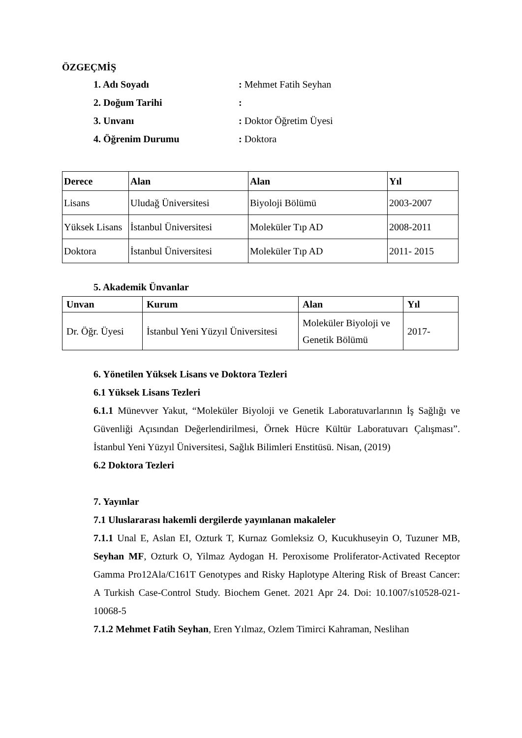ÖZGEÇMİŞ
1. Adı Soyadı: Mehmet Fatih Seyhan
2. Doğum Tarihi:
3. Unvanı: Doktor Öğretim Üyesi
4. Öğrenim Durumu: Doktora
| Derece | Alan | Alan | Yıl |
| --- | --- | --- | --- |
| Lisans | Uludağ Üniversitesi | Biyoloji Bölümü | 2003-2007 |
| Yüksek Lisans | İstanbul Üniversitesi | Moleküler Tıp AD | 2008-2011 |
| Doktora | İstanbul Üniversitesi | Moleküler Tıp AD | 2011- 2015 |
5. Akademik Ünvanlar
| Unvan | Kurum | Alan | Yıl |
| --- | --- | --- | --- |
| Dr. Öğr. Üyesi | İstanbul Yeni Yüzyıl Üniversitesi | Moleküler Biyoloji ve Genetik Bölümü | 2017- |
6. Yönetilen Yüksek Lisans ve Doktora Tezleri
6.1 Yüksek Lisans Tezleri
6.1.1 Münevver Yakut, “Moleküler Biyoloji ve Genetik Laboratuvarlarının İş Sağlığı ve Güvenliği Açısından Değerlendirilmesi, Örnek Hücre Kültür Laboratuvarı Çalışması”. İstanbul Yeni Yüzyıl Üniversitesi, Sağlık Bilimleri Enstitüsü. Nisan, (2019)
6.2 Doktora Tezleri
7. Yayınlar
7.1 Uluslararası hakemli dergilerde yayınlanan makaleler
7.1.1 Unal E, Aslan EI, Ozturk T, Kurnaz Gomleksiz O, Kucukhuseyin O, Tuzuner MB, Seyhan MF, Ozturk O, Yilmaz Aydogan H. Peroxisome Proliferator-Activated Receptor Gamma Pro12Ala/C161T Genotypes and Risky Haplotype Altering Risk of Breast Cancer: A Turkish Case-Control Study. Biochem Genet. 2021 Apr 24. Doi: 10.1007/s10528-021-10068-5
7.1.2 Mehmet Fatih Seyhan, Eren Yılmaz, Ozlem Timirci Kahraman, Neslihan